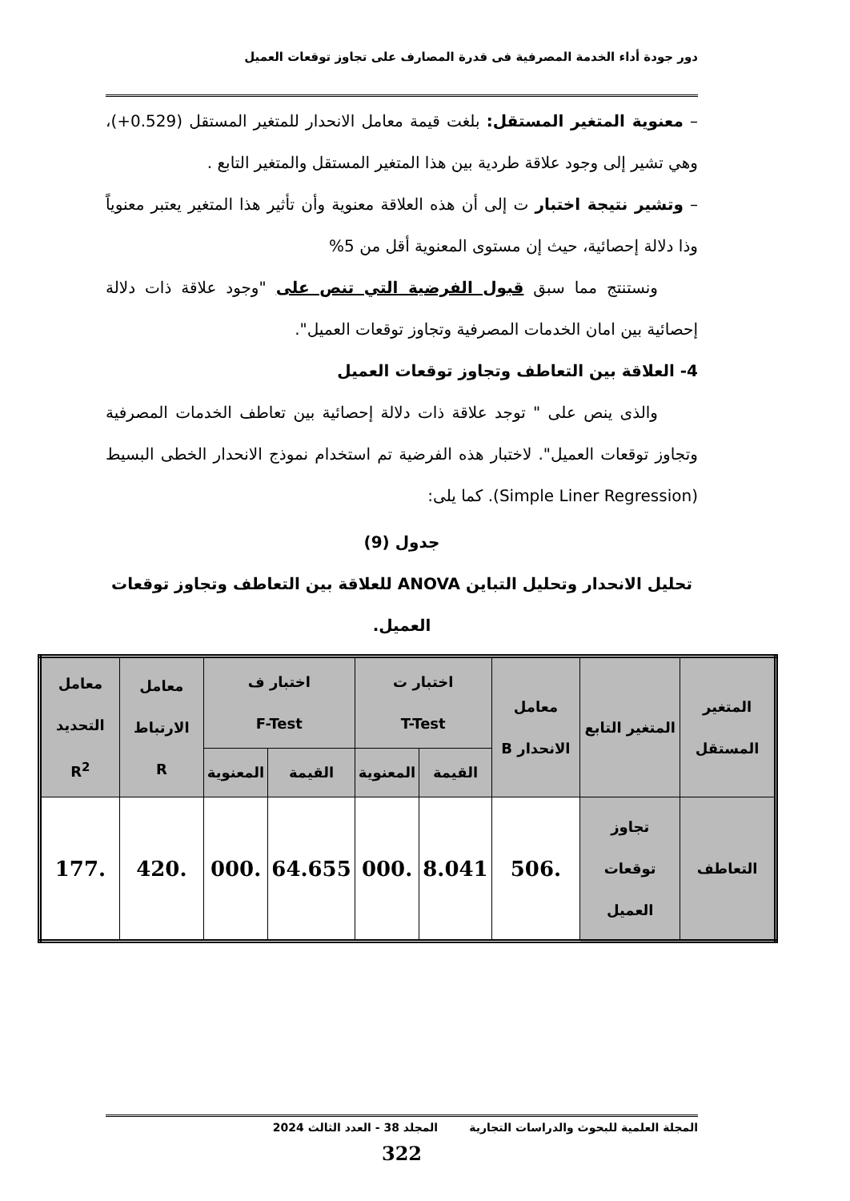دور جودة أداء الخدمة المصرفية فى قدرة المصارف على تجاوز توقعات العميل
– معنوية المتغير المستقل: بلغت قيمة معامل الانحدار للمتغير المستقل (0.529+)، وهي تشير إلى وجود علاقة طردية بين هذا المتغير المستقل والمتغير التابع .
– وتشير نتيجة اختبار ت إلى أن هذه العلاقة معنوية وأن تأثير هذا المتغير يعتبر معنوياً وذا دلالة إحصائية، حيث إن مستوى المعنوية أقل من 5%
ونستنتج مما سبق قبول الفرضية التي تنص على "وجود علاقة ذات دلالة إحصائية بين امان الخدمات المصرفية وتجاوز توقعات العميل".
4- العلاقة بين التعاطف وتجاوز توقعات العميل
والذى ينص على " توجد علاقة ذات دلالة إحصائية بين تعاطف الخدمات المصرفية وتجاوز توقعات العميل". لاختبار هذه الفرضية تم استخدام نموذج الانحدار الخطى البسيط (Simple Liner Regression). كما يلى:
جدول (9)
تحليل الانحدار وتحليل التباين ANOVA للعلاقة بين التعاطف وتجاوز توقعات العميل.
| المتغير المستقل | المتغير التابع | معامل الانحدار B | اختبار ت T-Test | | اختبار ف F-Test | | معامل الارتباط R | معامل التحديد R<sup>2</sup> |
| --- | --- | --- | --- | --- | --- | --- | --- | --- |
| | | | القيمة | المعنوية | القيمة | المعنوية | | |
| التعاطف | تجاوز توقعات العميل | .506 | 8.041 | .000 | 64.655 | .000 | .420 | .177 |
المجلة العلمية للبحوث والدراسات التجارية المجلد 38 - العدد الثالث 2024
322